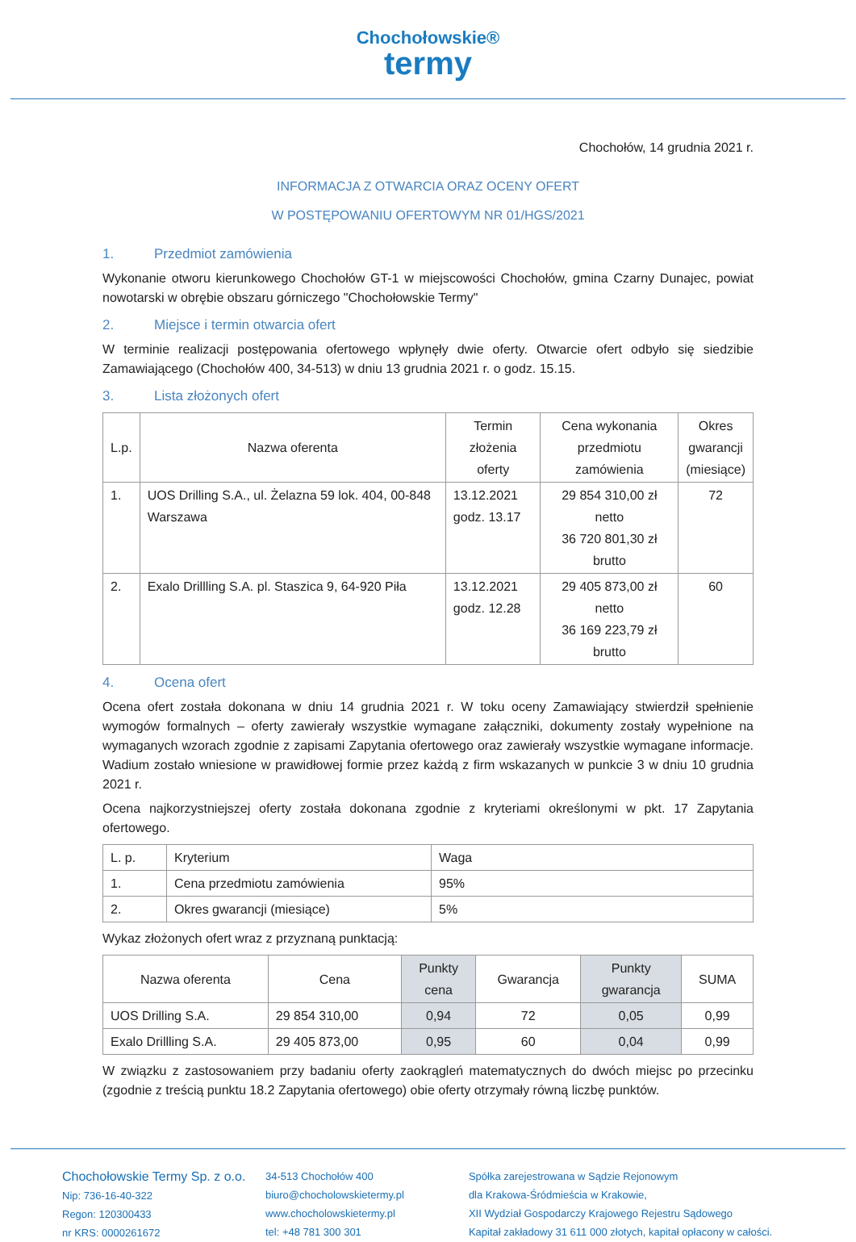Chochołowskie®
termy
Chochołów, 14 grudnia 2021 r.
INFORMACJA Z OTWARCIA ORAZ OCENY OFERT
W POSTĘPOWANIU OFERTOWYM NR 01/HGS/2021
1. Przedmiot zamówienia
Wykonanie otworu kierunkowego Chochołów GT-1 w miejscowości Chochołów, gmina Czarny Dunajec, powiat nowotarski w obrębie obszaru górniczego "Chochołowskie Termy"
2. Miejsce i termin otwarcia ofert
W terminie realizacji postępowania ofertowego wpłynęły dwie oferty. Otwarcie ofert odbyło się siedzibie Zamawiającego (Chochołów 400, 34-513) w dniu 13 grudnia 2021 r. o godz. 15.15.
3. Lista złożonych ofert
| L.p. | Nazwa oferenta | Termin złożenia oferty | Cena wykonania przedmiotu zamówienia | Okres gwarancji (miesiące) |
| --- | --- | --- | --- | --- |
| 1. | UOS Drilling S.A., ul. Żelazna 59 lok. 404, 00-848 Warszawa | 13.12.2021 godz. 13.17 | 29 854 310,00 zł netto 36 720 801,30 zł brutto | 72 |
| 2. | Exalo Drillling S.A. pl. Staszica 9, 64-920 Piła | 13.12.2021 godz. 12.28 | 29 405 873,00 zł netto 36 169 223,79 zł brutto | 60 |
4. Ocena ofert
Ocena ofert została dokonana w dniu 14 grudnia 2021 r. W toku oceny Zamawiający stwierdził spełnienie wymogów formalnych – oferty zawierały wszystkie wymagane załączniki, dokumenty zostały wypełnione na wymaganych wzorach zgodnie z zapisami Zapytania ofertowego oraz zawierały wszystkie wymagane informacje. Wadium zostało wniesione w prawidłowej formie przez każdą z firm wskazanych w punkcie 3 w dniu 10 grudnia 2021 r.
Ocena najkorzystniejszej oferty została dokonana zgodnie z kryteriami określonymi w pkt. 17 Zapytania ofertowego.
| L. p. | Kryterium | Waga |
| 1. | Cena przedmiotu zamówienia | 95% |
| 2. | Okres gwarancji (miesiące) | 5% |
Wykaz złożonych ofert wraz z przyznaną punktacją:
| Nazwa oferenta | Cena | Punkty cena | Gwarancja | Punkty gwarancja | SUMA |
| --- | --- | --- | --- | --- | --- |
| UOS Drilling S.A. | 29 854 310,00 | 0,94 | 72 | 0,05 | 0,99 |
| Exalo Drillling S.A. | 29 405 873,00 | 0,95 | 60 | 0,04 | 0,99 |
W związku z zastosowaniem przy badaniu oferty zaokrągleń matematycznych do dwóch miejsc po przecinku (zgodnie z treścią punktu 18.2 Zapytania ofertowego) obie oferty otrzymały równą liczbę punktów.
Chochołowskie Termy Sp. z o.o.
Nip: 736-16-40-322
Regon: 120300433
nr KRS: 0000261672
34-513 Chochołów 400
biuro@chocholowskietermy.pl
www.chocholowskietermy.pl
tel: +48 781 300 301
Spółka zarejestrowana w Sądzie Rejonowym
dla Krakowa-Śródmieścia w Krakowie,
XII Wydział Gospodarczy Krajowego Rejestru Sądowego
Kapitał zakładowy 31 611 000 złotych, kapitał opłacony w całości.